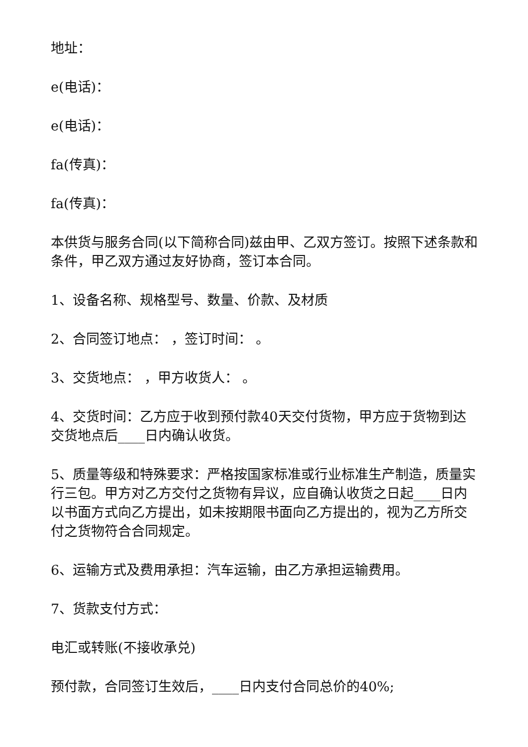地址：
e(电话)：
e(电话)：
fa(传真)：
fa(传真)：
本供货与服务合同(以下简称合同)兹由甲、乙双方签订。按照下述条款和条件，甲乙双方通过友好协商，签订本合同。
1、设备名称、规格型号、数量、价款、及材质
2、合同签订地点： ，签订时间： 。
3、交货地点： ，甲方收货人： 。
4、交货时间：乙方应于收到预付款40天交付货物，甲方应于货物到达交货地点后____日内确认收货。
5、质量等级和特殊要求：严格按国家标准或行业标准生产制造，质量实行三包。甲方对乙方交付之货物有异议，应自确认收货之日起____日内以书面方式向乙方提出，如未按期限书面向乙方提出的，视为乙方所交付之货物符合合同规定。
6、运输方式及费用承担：汽车运输，由乙方承担运输费用。
7、货款支付方式：
电汇或转账(不接收承兑)
预付款，合同签订生效后，____日内支付合同总价的40%;